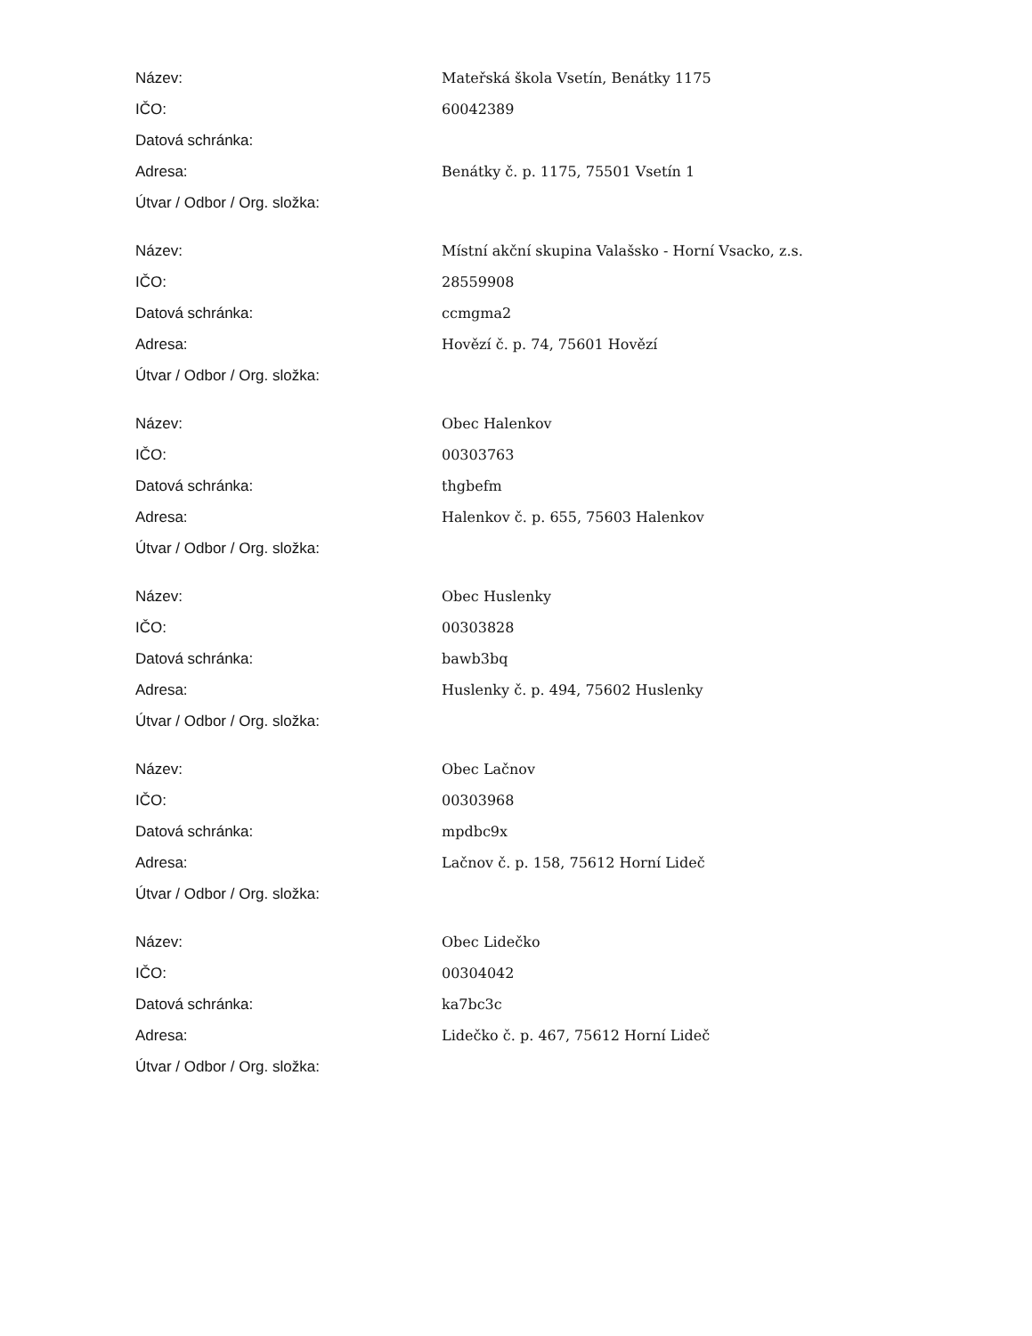| Název: | Mateřská škola Vsetín, Benátky 1175 |
| IČO: | 60042389 |
| Datová schránka: | |
| Adresa: | Benátky č. p. 1175, 75501 Vsetín 1 |
| Útvar / Odbor / Org. složka: | |
| Název: | Místní akční skupina Valašsko - Horní Vsacko, z.s. |
| IČO: | 28559908 |
| Datová schránka: | ccmgma2 |
| Adresa: | Hovězí č. p. 74, 75601 Hovězí |
| Útvar / Odbor / Org. složka: | |
| Název: | Obec Halenkov |
| IČO: | 00303763 |
| Datová schránka: | thgbefm |
| Adresa: | Halenkov č. p. 655, 75603 Halenkov |
| Útvar / Odbor / Org. složka: | |
| Název: | Obec Huslenky |
| IČO: | 00303828 |
| Datová schránka: | bawb3bq |
| Adresa: | Huslenky č. p. 494, 75602 Huslenky |
| Útvar / Odbor / Org. složka: | |
| Název: | Obec Lačnov |
| IČO: | 00303968 |
| Datová schránka: | mpdbc9x |
| Adresa: | Lačnov č. p. 158, 75612 Horní Lideč |
| Útvar / Odbor / Org. složka: | |
| Název: | Obec Lidečko |
| IČO: | 00304042 |
| Datová schránka: | ka7bc3c |
| Adresa: | Lidečko č. p. 467, 75612 Horní Lideč |
| Útvar / Odbor / Org. složka: | |